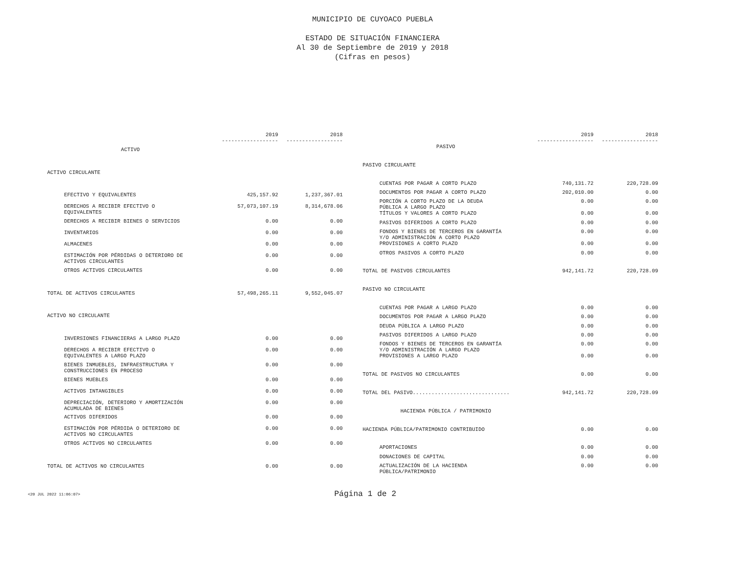MUNICIPIO DE CUYOACO PUEBLA
ESTADO DE SITUACIÓN FINANCIERA
Al 30 de Septiembre de 2019 y 2018
(Cifras en pesos)
| | 2019 ------------------ | 2018 ------------------ |
| --- | --- | --- |
| ACTIVO | | |
| ACTIVO CIRCULANTE | | |
| EFECTIVO Y EQUIVALENTES | 425,157.92 | 1,237,367.01 |
| DERECHOS A RECIBIR EFECTIVO O EQUIVALENTES | 57,073,107.19 | 8,314,678.06 |
| DERECHOS A RECIBIR BIENES O SERVICIOS | 0.00 | 0.00 |
| INVENTARIOS | 0.00 | 0.00 |
| ALMACENES | 0.00 | 0.00 |
| ESTIMACIÓN POR PÉRDIDAS O DETERIORO DE ACTIVOS CIRCULANTES | 0.00 | 0.00 |
| OTROS ACTIVOS CIRCULANTES | 0.00 | 0.00 |
| TOTAL DE ACTIVOS CIRCULANTES | 57,498,265.11 | 9,552,045.07 |
| ACTIVO NO CIRCULANTE | | |
| INVERSIONES FINANCIERAS A LARGO PLAZO | 0.00 | 0.00 |
| DERECHOS A RECIBIR EFECTIVO O EQUIVALENTES A LARGO PLAZO | 0.00 | 0.00 |
| BIENES INMUEBLES, INFRAESTRUCTURA Y CONSTRUCCIONES EN PROCESO | 0.00 | 0.00 |
| BIENES MUEBLES | 0.00 | 0.00 |
| ACTIVOS INTANGIBLES | 0.00 | 0.00 |
| DEPRECIACIÓN, DETERIORO Y AMORTIZACIÓN ACUMULADA DE BIENES | 0.00 | 0.00 |
| ACTIVOS DIFERIDOS | 0.00 | 0.00 |
| ESTIMACIÓN POR PÉRDIDA O DETERIORO DE ACTIVOS NO CIRCULANTES | 0.00 | 0.00 |
| OTROS ACTIVOS NO CIRCULANTES | 0.00 | 0.00 |
| TOTAL DE ACTIVOS NO CIRCULANTES | 0.00 | 0.00 |
| | 2019 ------------------ | 2018 ------------------ |
| --- | --- | --- |
| PASIVO | | |
| PASIVO CIRCULANTE | | |
| CUENTAS POR PAGAR A CORTO PLAZO | 740,131.72 | 220,728.09 |
| DOCUMENTOS POR PAGAR A CORTO PLAZO | 202,010.00 | 0.00 |
| PORCIÓN A CORTO PLAZO DE LA DEUDA PÚBLICA A LARGO PLAZO | 0.00 | 0.00 |
| TÍTULOS Y VALORES A CORTO PLAZO | 0.00 | 0.00 |
| PASIVOS DIFERIDOS A CORTO PLAZO | 0.00 | 0.00 |
| FONDOS Y BIENES DE TERCEROS EN GARANTÍA Y/O ADMINISTRACIÓN A CORTO PLAZO | 0.00 | 0.00 |
| PROVISIONES A CORTO PLAZO | 0.00 | 0.00 |
| OTROS PASIVOS A CORTO PLAZO | 0.00 | 0.00 |
| TOTAL DE PASIVOS CIRCULANTES | 942,141.72 | 220,728.09 |
| PASIVO NO CIRCULANTE | | |
| CUENTAS POR PAGAR A LARGO PLAZO | 0.00 | 0.00 |
| DOCUMENTOS POR PAGAR A LARGO PLAZO | 0.00 | 0.00 |
| DEUDA PÚBLICA A LARGO PLAZO | 0.00 | 0.00 |
| PASIVOS DIFERIDOS A LARGO PLAZO | 0.00 | 0.00 |
| FONDOS Y BIENES DE TERCEROS EN GARANTÍA Y/O ADMINISTRACIÓN A LARGO PLAZO | 0.00 | 0.00 |
| PROVISIONES A LARGO PLAZO | 0.00 | 0.00 |
| TOTAL DE PASIVOS NO CIRCULANTES | 0.00 | 0.00 |
| TOTAL DEL PASIVO............................... | 942,141.72 | 220,728.09 |
| HACIENDA PÚBLICA / PATRIMONIO | | |
| HACIENDA PÚBLICA/PATRIMONIO CONTRIBUIDO | 0.00 | 0.00 |
| APORTACIONES | 0.00 | 0.00 |
| DONACIONES DE CAPITAL | 0.00 | 0.00 |
| ACTUALIZACIÓN DE LA HACIENDA PÚBLICA/PATRIMONIO | 0.00 | 0.00 |
<20 JUL 2022 11:06:07> Página 1 de 2